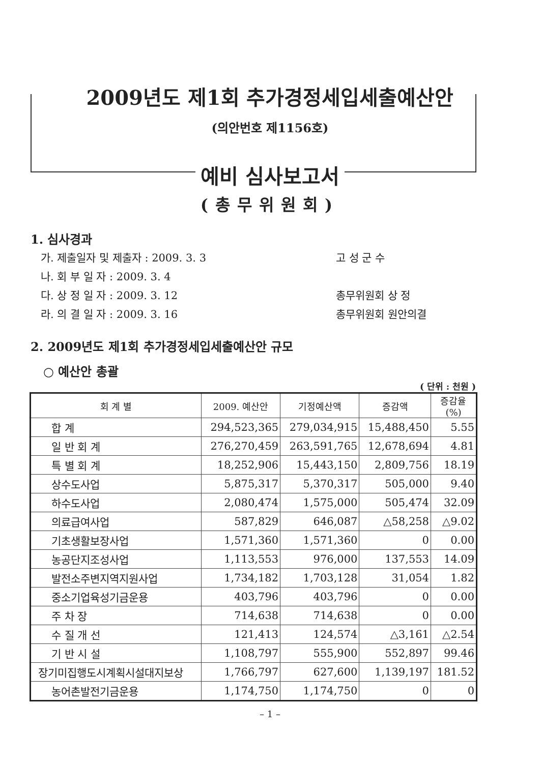2009년도 제1회 추가경정세입세출예산안
(의안번호 제1156호)
예비 심사보고서
(총무위원회)
1. 심사경과
가. 제출일자 및 제출자 : 2009. 3. 3 고 성 군 수
나. 회 부 일 자 : 2009. 3. 4
다. 상 정 일 자 : 2009. 3. 12 총무위원회 상 정
라. 의 결 일 자 : 2009. 3. 16 총무위원회 원안의결
2. 2009년도 제1회 추가경정세입세출예산안 규모
○ 예산안 총괄
( 단위 : 천원 )
| 회 계 별 | 2009. 예산안 | 기정예산액 | 증감액 | 증감율 (%) |
| --- | --- | --- | --- | --- |
| 합 계 | 294,523,365 | 279,034,915 | 15,488,450 | 5.55 |
| 일 반 회 계 | 276,270,459 | 263,591,765 | 12,678,694 | 4.81 |
| 특 별 회 계 | 18,252,906 | 15,443,150 | 2,809,756 | 18.19 |
| 상수도사업 | 5,875,317 | 5,370,317 | 505,000 | 9.40 |
| 하수도사업 | 2,080,474 | 1,575,000 | 505,474 | 32.09 |
| 의료급여사업 | 587,829 | 646,087 | △58,258 | △9.02 |
| 기초생활보장사업 | 1,571,360 | 1,571,360 | 0 | 0.00 |
| 농공단지조성사업 | 1,113,553 | 976,000 | 137,553 | 14.09 |
| 발전소주변지역지원사업 | 1,734,182 | 1,703,128 | 31,054 | 1.82 |
| 중소기업육성기금운용 | 403,796 | 403,796 | 0 | 0.00 |
| 주 차 장 | 714,638 | 714,638 | 0 | 0.00 |
| 수 질 개 선 | 121,413 | 124,574 | △3,161 | △2.54 |
| 기 반 시 설 | 1,108,797 | 555,900 | 552,897 | 99.46 |
| 장기미집행도시계획시설대지보상 | 1,766,797 | 627,600 | 1,139,197 | 181.52 |
| 농어촌발전기금운용 | 1,174,750 | 1,174,750 | 0 | 0 |
– 1 –